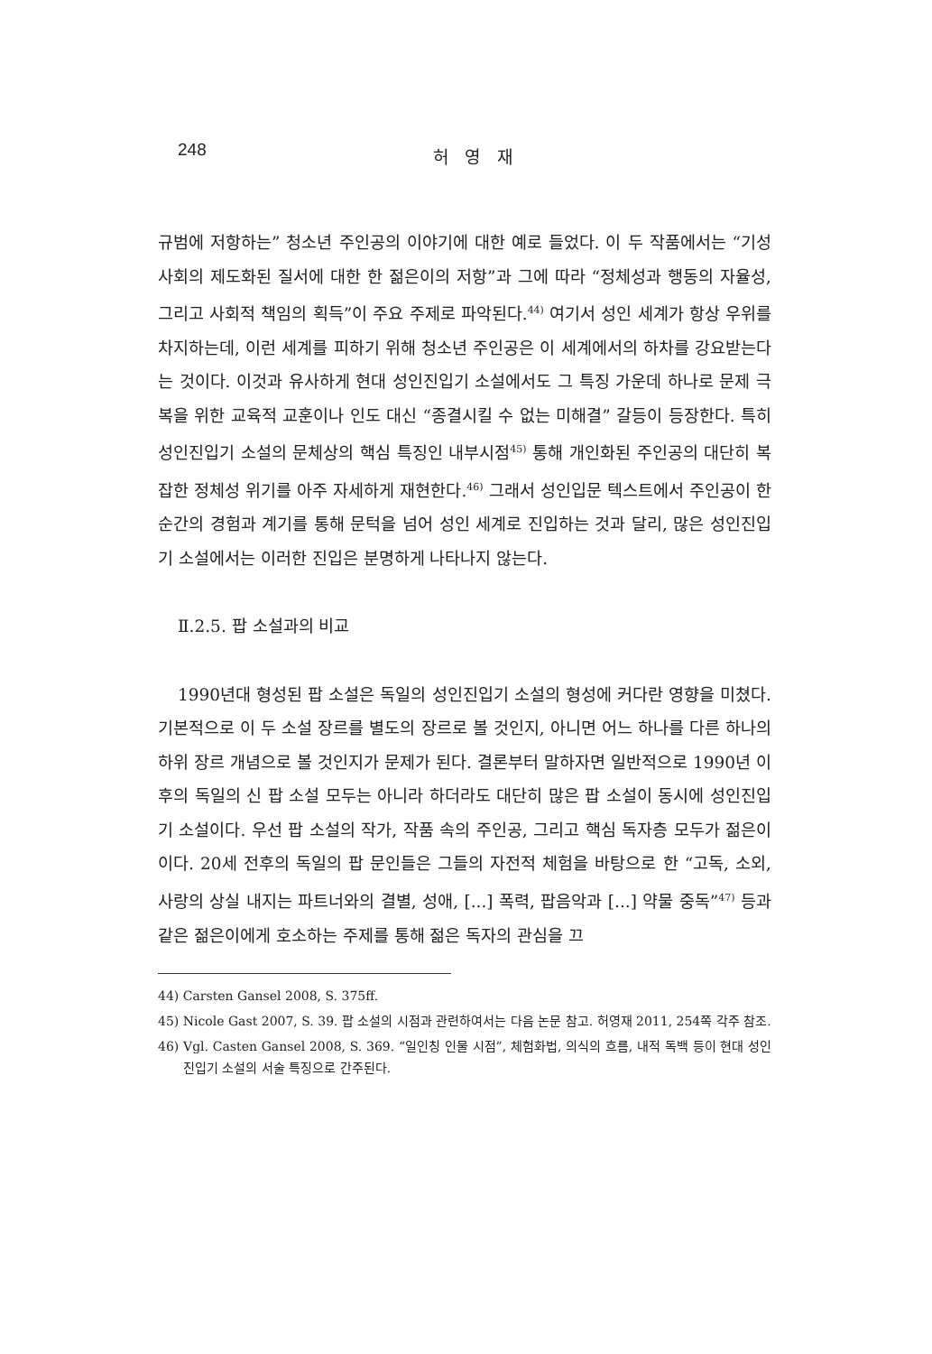248
허 영 재
규범에 저항하는” 청소년 주인공의 이야기에 대한 예로 들었다. 이 두 작품에서는 “기성사회의 제도화된 질서에 대한 한 젊은이의 저항”과 그에 따라 “정체성과 행동의 자율성, 그리고 사회적 책임의 획득”이 주요 주제로 파악된다.<sup>44)</sup> 여기서 성인 세계가 항상 우위를 차지하는데, 이런 세계를 피하기 위해 청소년 주인공은 이 세계에서의 하차를 강요받는다는 것이다. 이것과 유사하게 현대 성인진입기 소설에서도 그 특징 가운데 하나로 문제 극복을 위한 교육적 교훈이나 인도 대신 “종결시킬 수 없는 미해결” 갈등이 등장한다. 특히 성인진입기 소설의 문체상의 핵심 특징인 내부시점<sup>45)</sup> 통해 개인화된 주인공의 대단히 복잡한 정체성 위기를 아주 자세하게 재현한다.<sup>46)</sup> 그래서 성인입문 텍스트에서 주인공이 한 순간의 경험과 계기를 통해 문턱을 넘어 성인 세계로 진입하는 것과 달리, 많은 성인진입기 소설에서는 이러한 진입은 분명하게 나타나지 않는다.
Ⅱ.2.5. 팝 소설과의 비교
1990년대 형성된 팝 소설은 독일의 성인진입기 소설의 형성에 커다란 영향을 미쳤다. 기본적으로 이 두 소설 장르를 별도의 장르로 볼 것인지, 아니면 어느 하나를 다른 하나의 하위 장르 개념으로 볼 것인지가 문제가 된다. 결론부터 말하자면 일반적으로 1990년 이후의 독일의 신 팝 소설 모두는 아니라 하더라도 대단히 많은 팝 소설이 동시에 성인진입기 소설이다. 우선 팝 소설의 작가, 작품 속의 주인공, 그리고 핵심 독자층 모두가 젊은이이다. 20세 전후의 독일의 팝 문인들은 그들의 자전적 체험을 바탕으로 한 “고독, 소외, 사랑의 상실 내지는 파트너와의 결별, 성애, [...] 폭력, 팝음악과 [...] 약물 중독”<sup>47)</sup> 등과 같은 젊은이에게 호소하는 주제를 통해 젊은 독자의 관심을 끄
44) Carsten Gansel 2008, S. 375ff.
45) Nicole Gast 2007, S. 39. 팝 소설의 시점과 관련하여서는 다음 논문 참고. 허영재 2011, 254쪽 각주 참조.
46) Vgl. Casten Gansel 2008, S. 369. “일인칭 인물 시점”, 체험화법, 의식의 흐름, 내적 독백 등이 현대 성인진입기 소설의 서술 특징으로 간주된다.